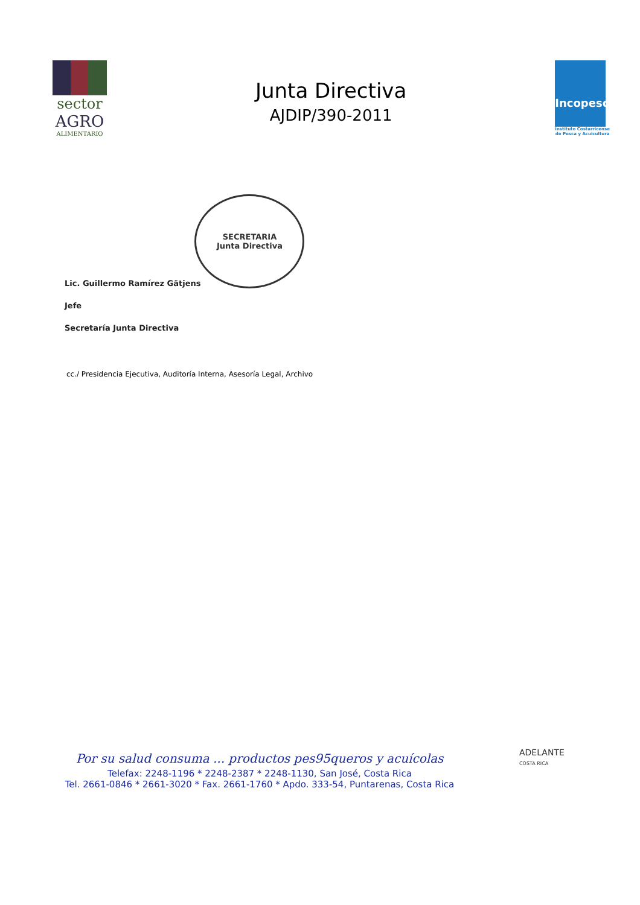sector
AGRO
ALIMENTARIO
Junta Directiva
AJDIP/390-2011
Incopesca
Instituto Costarricense
de Pesca y Acuicultura
Lic. Guillermo Ramírez Gätjens
Jefe
Secretaría Junta Directiva
SECRETARIA
Junta Directiva
cc./ Presidencia Ejecutiva, Auditoría Interna, Asesoría Legal, Archivo
Por su salud consuma ... productos pes95queros y acuícolas
Telefax: 2248-1196 * 2248-2387 * 2248-1130, San José, Costa Rica
Tel. 2661-0846 * 2661-3020 * Fax. 2661-1760 * Apdo. 333-54, Puntarenas, Costa Rica
ADELANTE
COSTA RICA